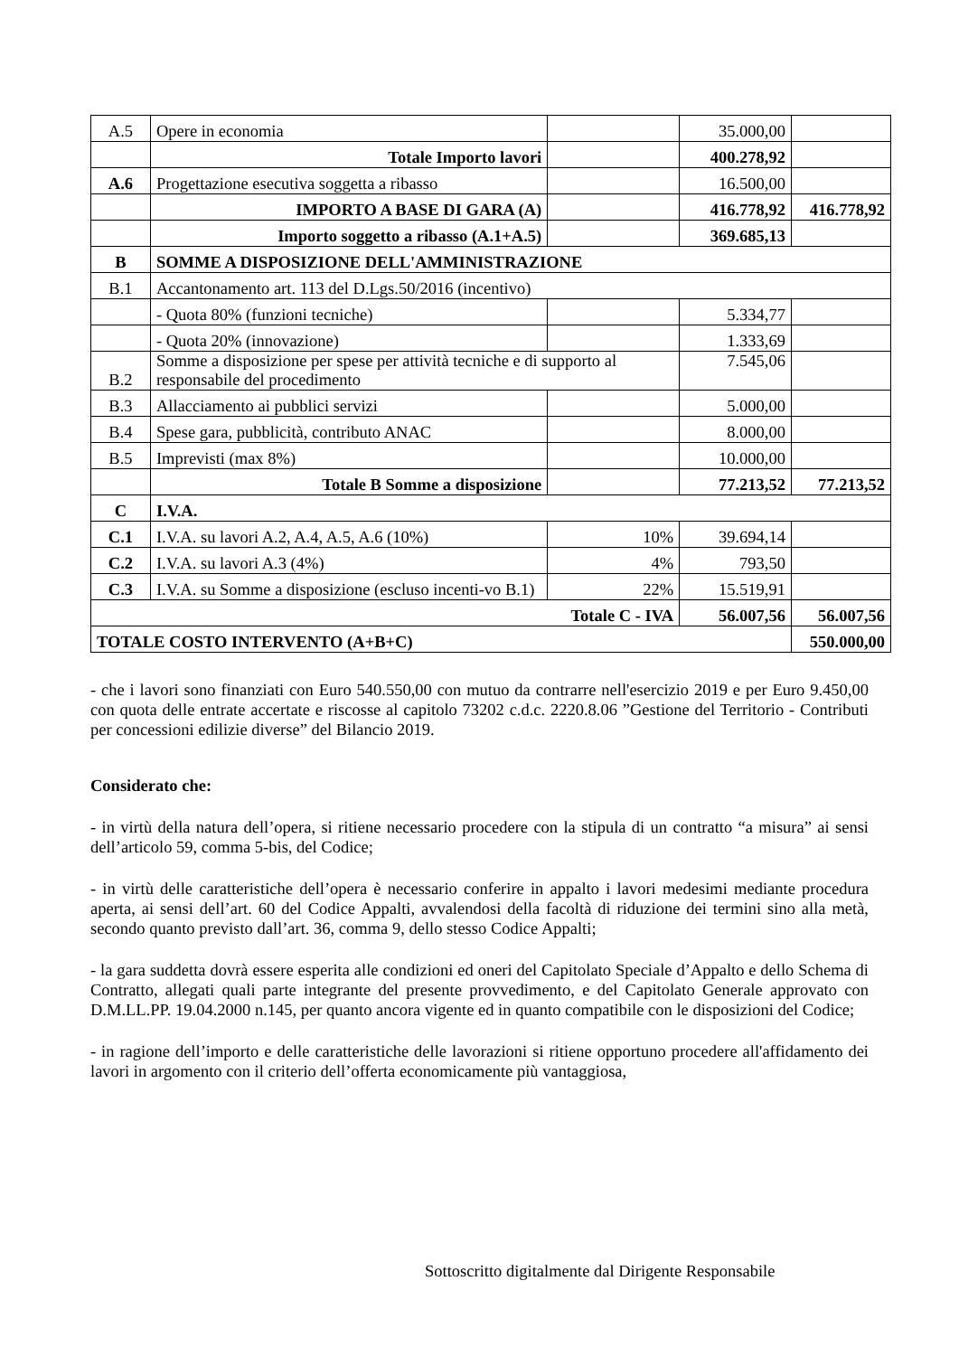| A.5 | Opere in economia | | 35.000,00 | |
| | Totale Importo lavori | | 400.278,92 | |
| A.6 | Progettazione esecutiva soggetta a ribasso | | 16.500,00 | |
| | IMPORTO A BASE DI GARA (A) | | 416.778,92 | 416.778,92 |
| | Importo soggetto a ribasso (A.1+A.5) | | 369.685,13 | |
| B | SOMME A DISPOSIZIONE DELL'AMMINISTRAZIONE | | | |
| B.1 | Accantonamento art. 113 del D.Lgs.50/2016 (incentivo) | | | |
| | - Quota 80% (funzioni tecniche) | | 5.334,77 | |
| | - Quota 20% (innovazione) | | 1.333,69 | |
| B.2 | Somme a disposizione per spese per attività tecniche e di supporto al responsabile del procedimento | | 7.545,06 | |
| B.3 | Allacciamento ai pubblici servizi | | 5.000,00 | |
| B.4 | Spese gara, pubblicità, contributo ANAC | | 8.000,00 | |
| B.5 | Imprevisti (max 8%) | | 10.000,00 | |
| | Totale B Somme a disposizione | | 77.213,52 | 77.213,52 |
| C | I.V.A. | | | |
| C.1 | I.V.A. su lavori A.2, A.4, A.5, A.6 (10%) | 10% | 39.694,14 | |
| C.2 | I.V.A. su lavori A.3 (4%) | 4% | 793,50 | |
| C.3 | I.V.A. su Somme a disposizione (escluso incenti-vo B.1) | 22% | 15.519,91 | |
| Totale C - IVA | | | 56.007,56 | 56.007,56 |
| TOTALE COSTO INTERVENTO (A+B+C) | | | | 550.000,00 |
- che i lavori sono finanziati con Euro 540.550,00 con mutuo da contrarre nell'esercizio 2019 e per Euro 9.450,00 con quota delle entrate accertate e riscosse al capitolo 73202 c.d.c. 2220.8.06 ”Gestione del Territorio - Contributi per concessioni edilizie diverse” del Bilancio 2019.
Considerato che:
- in virtù della natura dell’opera, si ritiene necessario procedere con la stipula di un contratto “a misura” ai sensi dell’articolo 59, comma 5-bis, del Codice;
- in virtù delle caratteristiche dell’opera è necessario conferire in appalto i lavori medesimi mediante procedura aperta, ai sensi dell’art. 60 del Codice Appalti, avvalendosi della facoltà di riduzione dei termini sino alla metà, secondo quanto previsto dall’art. 36, comma 9, dello stesso Codice Appalti;
- la gara suddetta dovrà essere esperita alle condizioni ed oneri del Capitolato Speciale d’Appalto e dello Schema di Contratto, allegati quali parte integrante del presente provvedimento, e del Capitolato Generale approvato con D.M.LL.PP. 19.04.2000 n.145, per quanto ancora vigente ed in quanto compatibile con le disposizioni del Codice;
- in ragione dell’importo e delle caratteristiche delle lavorazioni si ritiene opportuno procedere all'affidamento dei lavori in argomento con il criterio dell’offerta economicamente più vantaggiosa,
Sottoscritto digitalmente dal Dirigente Responsabile